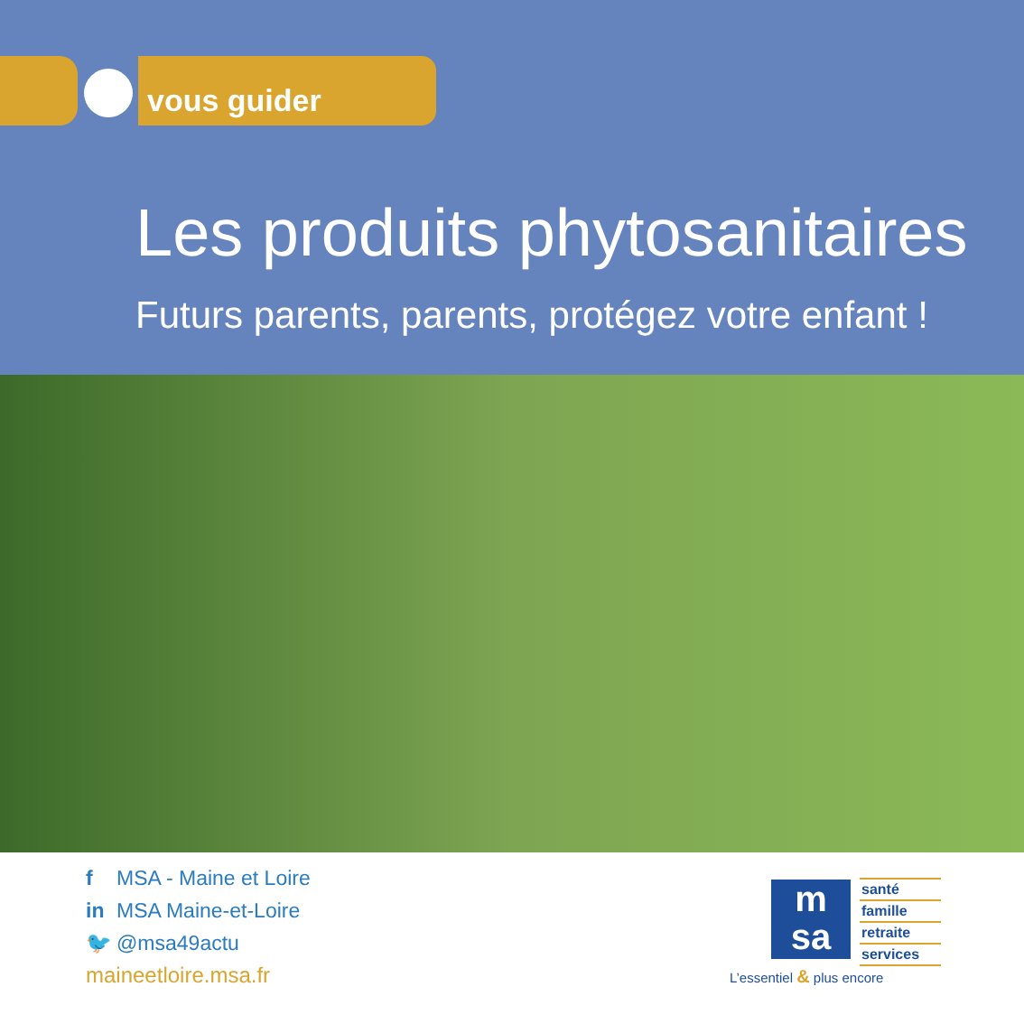vous guider
Les produits phytosanitaires
Futurs parents, parents, protégez votre enfant !
f MSA - Maine et Loire
in MSA Maine-et-Loire
🐦 @msa49actu
maineetloire.msa.fr
m
sa
santé
famille
retraite
services
L’essentiel & plus encore